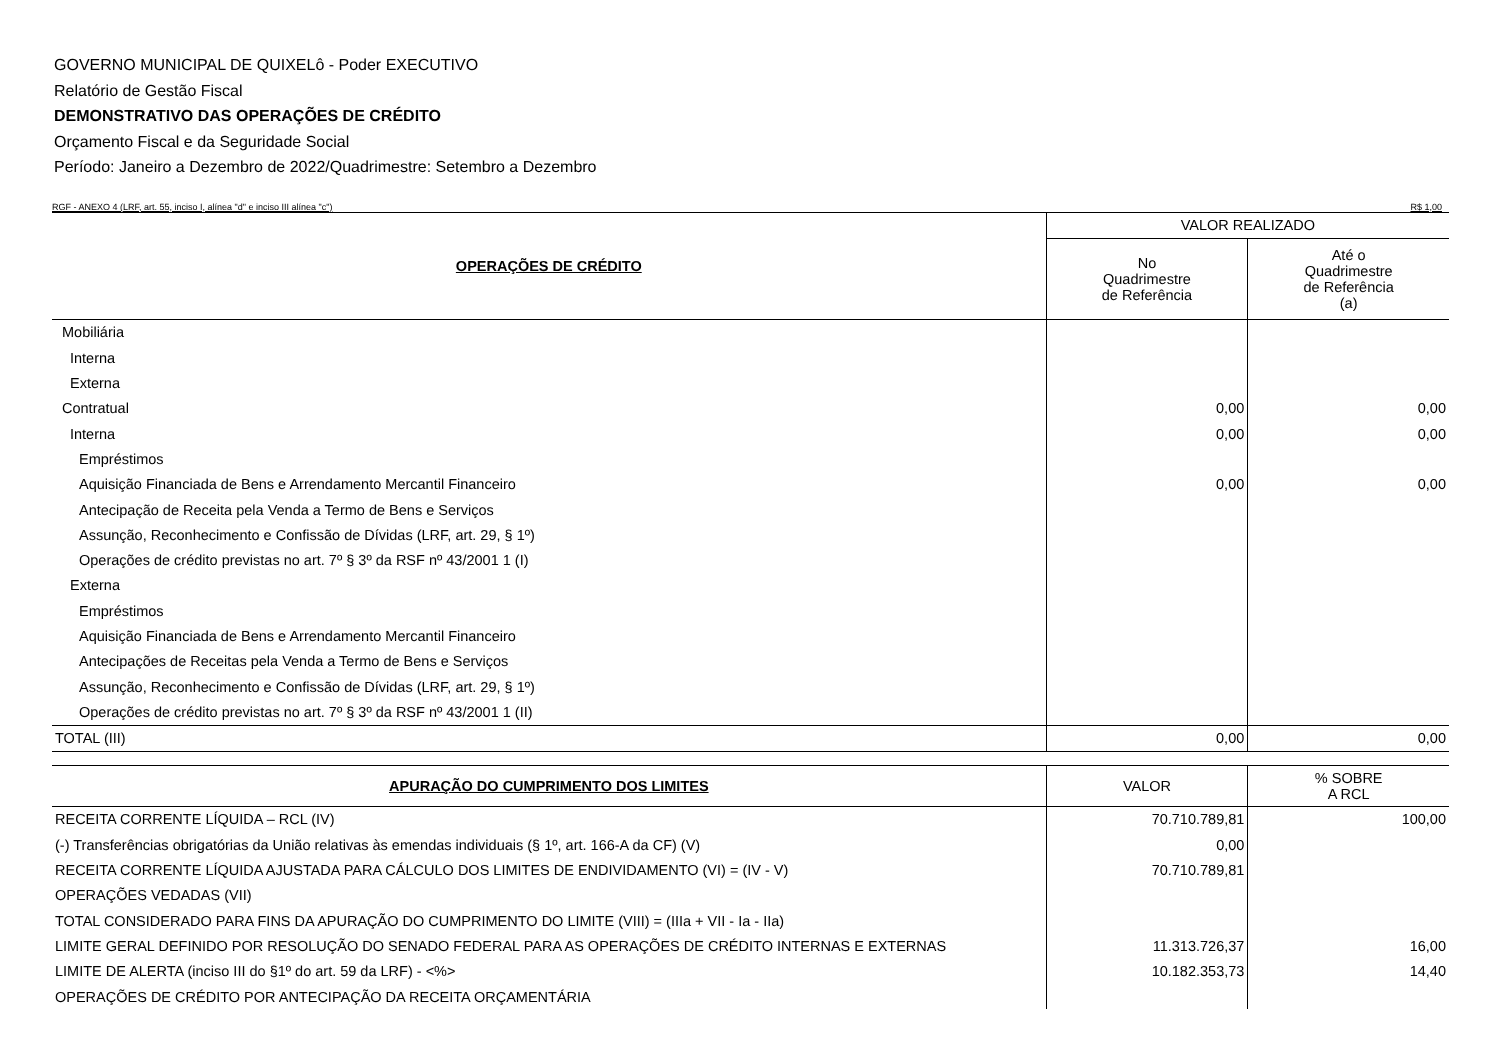GOVERNO MUNICIPAL DE QUIXELô - Poder EXECUTIVO
Relatório de Gestão Fiscal
DEMONSTRATIVO DAS OPERAÇÕES DE CRÉDITO
Orçamento Fiscal e da Seguridade Social
Período: Janeiro a Dezembro de 2022/Quadrimestre: Setembro a Dezembro
RGF - ANEXO 4 (LRF, art. 55, inciso I, alínea "d" e inciso III alínea "c") R$ 1,00
| OPERAÇÕES DE CRÉDITO | VALOR REALIZADO | |
| --- | --- | --- |
| | No Quadrimestre de Referência | Até o Quadrimestre de Referência (a) |
| Mobiliária | | |
| Interna | | |
| Externa | | |
| Contratual | 0,00 | 0,00 |
| Interna | 0,00 | 0,00 |
| Empréstimos | | |
| Aquisição Financiada de Bens e Arrendamento Mercantil Financeiro | 0,00 | 0,00 |
| Antecipação de Receita pela Venda a Termo de Bens e Serviços | | |
| Assunção, Reconhecimento e Confissão de Dívidas (LRF, art. 29, § 1º) | | |
| Operações de crédito previstas no art. 7º § 3º da RSF nº 43/2001 1 (I) | | |
| Externa | | |
| Empréstimos | | |
| Aquisição Financiada de Bens e Arrendamento Mercantil Financeiro | | |
| Antecipações de Receitas pela Venda a Termo de Bens e Serviços | | |
| Assunção, Reconhecimento e Confissão de Dívidas (LRF, art. 29, § 1º) | | |
| Operações de crédito previstas no art. 7º § 3º da RSF nº 43/2001 1 (II) | | |
| TOTAL (III) | 0,00 | 0,00 |
| APURAÇÃO DO CUMPRIMENTO DOS LIMITES | VALOR | % SOBRE A RCL |
| --- | --- | --- |
| RECEITA CORRENTE LÍQUIDA – RCL (IV) | 70.710.789,81 | 100,00 |
| (-) Transferências obrigatórias da União relativas às emendas individuais (§ 1º, art. 166-A da CF) (V) | 0,00 | |
| RECEITA CORRENTE LÍQUIDA AJUSTADA PARA CÁLCULO DOS LIMITES DE ENDIVIDAMENTO (VI) = (IV - V) | 70.710.789,81 | |
| OPERAÇÕES VEDADAS (VII) | | |
| TOTAL CONSIDERADO PARA FINS DA APURAÇÃO DO CUMPRIMENTO DO LIMITE (VIII) = (IIIa + VII - Ia - IIa) | | |
| LIMITE GERAL DEFINIDO POR RESOLUÇÃO DO SENADO FEDERAL PARA AS OPERAÇÕES DE CRÉDITO INTERNAS E EXTERNAS | 11.313.726,37 | 16,00 |
| LIMITE DE ALERTA (inciso III do §1º do art. 59 da LRF) - <%> | 10.182.353,73 | 14,40 |
| OPERAÇÕES DE CRÉDITO POR ANTECIPAÇÃO DA RECEITA ORÇAMENTÁRIA | | |